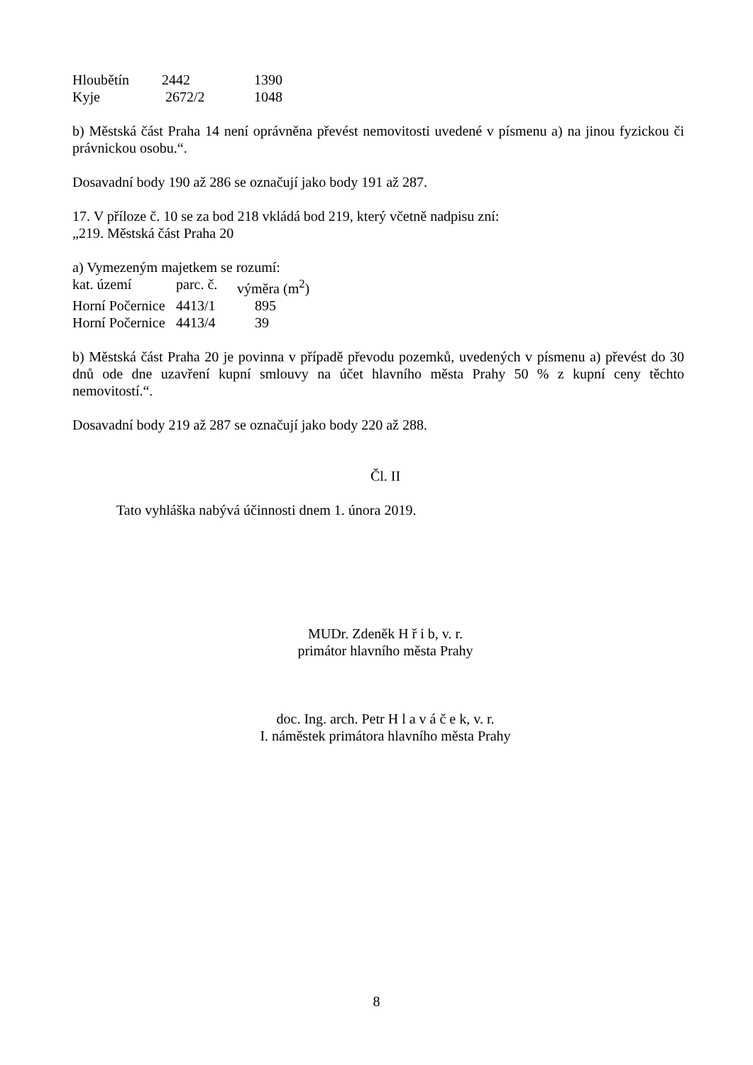| Hloubětín | 2442 | 1390 |
| Kyje | 2672/2 | 1048 |
b) Městská část Praha 14 není oprávněna převést nemovitosti uvedené v písmenu a) na jinou fyzickou či právnickou osobu.“.
Dosavadní body 190 až 286 se označují jako body 191 až 287.
17. V příloze č. 10 se za bod 218 vkládá bod 219, který včetně nadpisu zní:
„219. Městská část Praha 20
a) Vymezeným majetkem se rozumí:
| kat. území | parc. č. | výměra (m<sup>2</sup>) |
| Horní Počernice | 4413/1 | 895 |
| Horní Počernice | 4413/4 | 39 |
b) Městská část Praha 20 je povinna v případě převodu pozemků, uvedených v písmenu a) převést do 30 dnů ode dne uzavření kupní smlouvy na účet hlavního města Prahy 50 % z kupní ceny těchto nemovitostí.“.
Dosavadní body 219 až 287 se označují jako body 220 až 288.
Čl. II
Tato vyhláška nabývá účinnosti dnem 1. února 2019.
MUDr. Zdeněk H ř i b, v. r.
primátor hlavního města Prahy
doc. Ing. arch. Petr H l a v á č e k, v. r.
I. náměstek primátora hlavního města Prahy
8